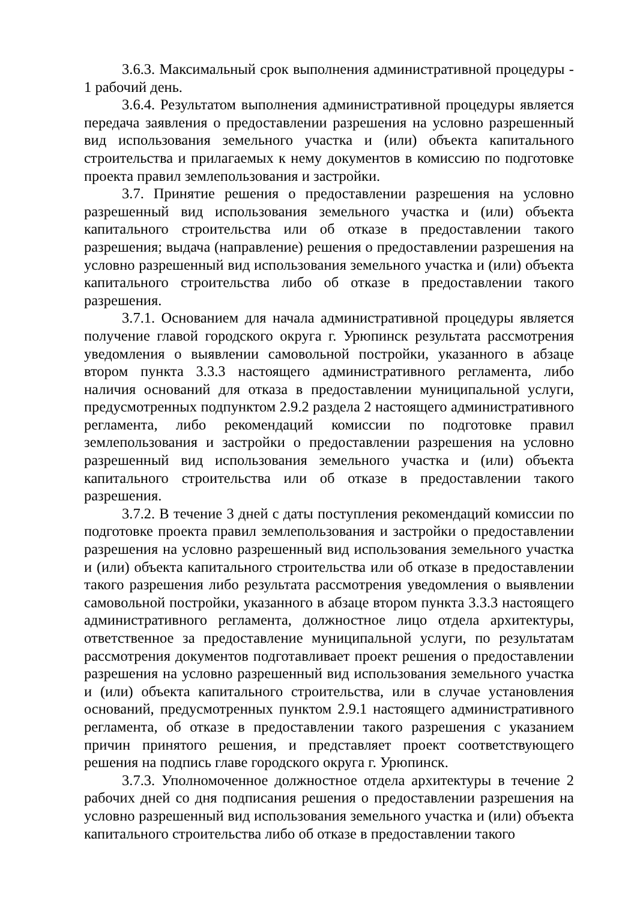3.6.3. Максимальный срок выполнения административной процедуры - 1 рабочий день.
3.6.4. Результатом выполнения административной процедуры является передача заявления о предоставлении разрешения на условно разрешенный вид использования земельного участка и (или) объекта капитального строительства и прилагаемых к нему документов в комиссию по подготовке проекта правил землепользования и застройки.
3.7. Принятие решения о предоставлении разрешения на условно разрешенный вид использования земельного участка и (или) объекта капитального строительства или об отказе в предоставлении такого разрешения; выдача (направление) решения о предоставлении разрешения на условно разрешенный вид использования земельного участка и (или) объекта капитального строительства либо об отказе в предоставлении такого разрешения.
3.7.1. Основанием для начала административной процедуры является получение главой городского округа г. Урюпинск результата рассмотрения уведомления о выявлении самовольной постройки, указанного в абзаце втором пункта 3.3.3 настоящего административного регламента, либо наличия оснований для отказа в предоставлении муниципальной услуги, предусмотренных подпунктом 2.9.2 раздела 2 настоящего административного регламента, либо рекомендаций комиссии по подготовке правил землепользования и застройки о предоставлении разрешения на условно разрешенный вид использования земельного участка и (или) объекта капитального строительства или об отказе в предоставлении такого разрешения.
3.7.2. В течение 3 дней с даты поступления рекомендаций комиссии по подготовке проекта правил землепользования и застройки о предоставлении разрешения на условно разрешенный вид использования земельного участка и (или) объекта капитального строительства или об отказе в предоставлении такого разрешения либо результата рассмотрения уведомления о выявлении самовольной постройки, указанного в абзаце втором пункта 3.3.3 настоящего административного регламента, должностное лицо отдела архитектуры, ответственное за предоставление муниципальной услуги, по результатам рассмотрения документов подготавливает проект решения о предоставлении разрешения на условно разрешенный вид использования земельного участка и (или) объекта капитального строительства, или в случае установления оснований, предусмотренных пунктом 2.9.1 настоящего административного регламента, об отказе в предоставлении такого разрешения с указанием причин принятого решения, и представляет проект соответствующего решения на подпись главе городского округа г. Урюпинск.
3.7.3. Уполномоченное должностное отдела архитектуры в течение 2 рабочих дней со дня подписания решения о предоставлении разрешения на условно разрешенный вид использования земельного участка и (или) объекта капитального строительства либо об отказе в предоставлении такого